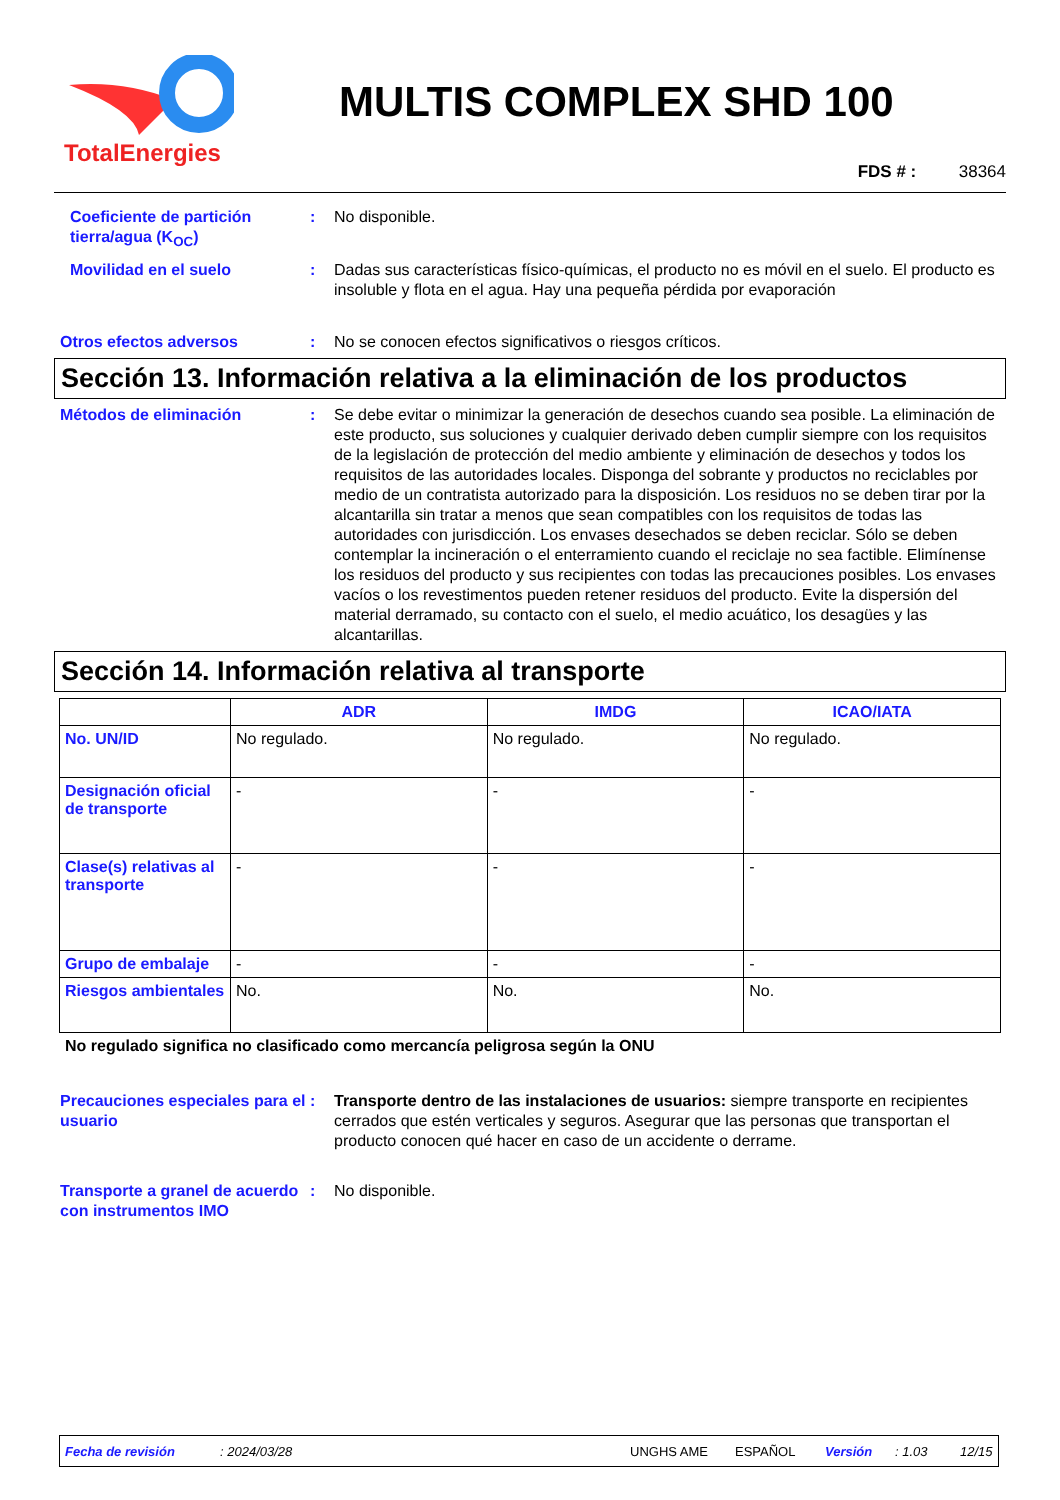TotalEnergies
MULTIS COMPLEX SHD 100
FDS # : 38364
Coeficiente de partición tierra/agua (K<sub>OC</sub>)
: No disponible.
Movilidad en el suelo : Dadas sus características físico-químicas, el producto no es móvil en el suelo. El producto es insoluble y flota en el agua. Hay una pequeña pérdida por evaporación
Otros efectos adversos : No se conocen efectos significativos o riesgos críticos.
Sección 13. Información relativa a la eliminación de los productos
Métodos de eliminación : Se debe evitar o minimizar la generación de desechos cuando sea posible. La eliminación de este producto, sus soluciones y cualquier derivado deben cumplir siempre con los requisitos de la legislación de protección del medio ambiente y eliminación de desechos y todos los requisitos de las autoridades locales. Disponga del sobrante y productos no reciclables por medio de un contratista autorizado para la disposición. Los residuos no se deben tirar por la alcantarilla sin tratar a menos que sean compatibles con los requisitos de todas las autoridades con jurisdicción. Los envases desechados se deben reciclar. Sólo se deben contemplar la incineración o el enterramiento cuando el reciclaje no sea factible. Elimínense los residuos del producto y sus recipientes con todas las precauciones posibles. Los envases vacíos o los revestimentos pueden retener residuos del producto. Evite la dispersión del material derramado, su contacto con el suelo, el medio acuático, los desagües y las alcantarillas.
Sección 14. Información relativa al transporte
| | ADR | IMDG | ICAO/IATA |
| --- | --- | --- | --- |
| No. UN/ID | No regulado. | No regulado. | No regulado. |
| Designación oficial de transporte | - | - | - |
| Clase(s) relativas al transporte | - | - | - |
| Grupo de embalaje | - | - | - |
| Riesgos ambientales | No. | No. | No. |
No regulado significa no clasificado como mercancía peligrosa según la ONU
Precauciones especiales para el usuario
: Transporte dentro de las instalaciones de usuarios: siempre transporte en recipientes cerrados que estén verticales y seguros. Asegurar que las personas que transportan el producto conocen qué hacer en caso de un accidente o derrame.
Transporte a granel de acuerdo con instrumentos IMO
: No disponible.
Fecha de revisión: 2024/03/28 UNGHS AME ESPAÑOL Versión: 1.03 12/15